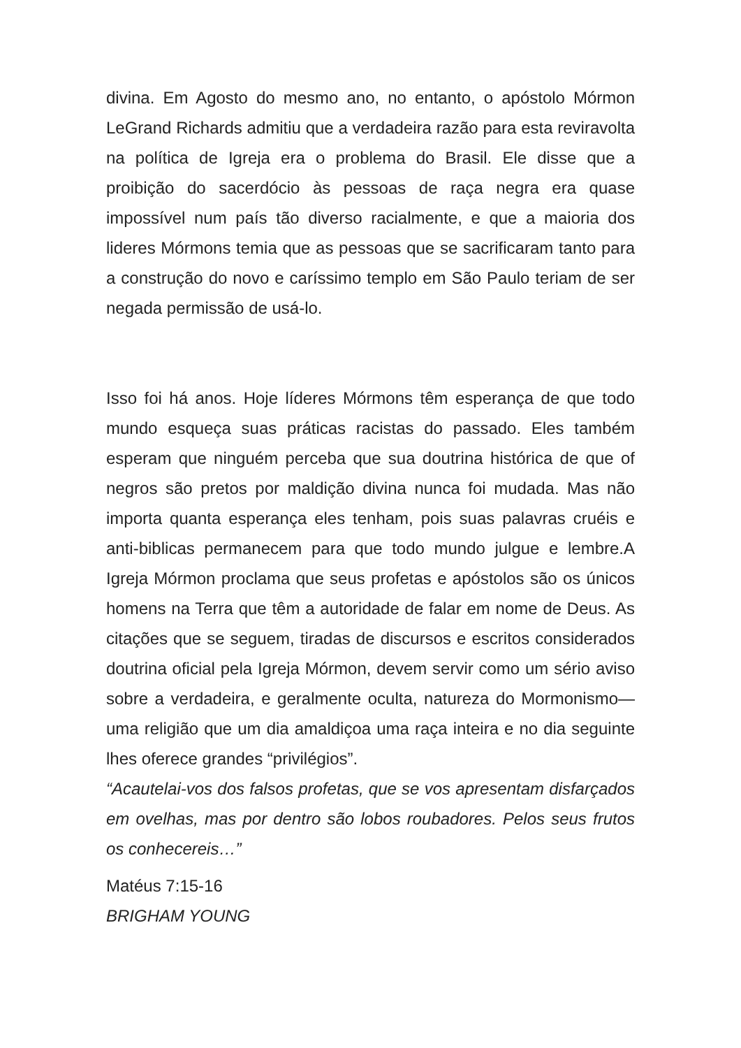divina. Em Agosto do mesmo ano, no entanto, o apóstolo Mórmon LeGrand Richards admitiu que a verdadeira razão para esta reviravolta na política de Igreja era o problema do Brasil. Ele disse que a proibição do sacerdócio às pessoas de raça negra era quase impossível num país tão diverso racialmente, e que a maioria dos lideres Mórmons temia que as pessoas que se sacrificaram tanto para a construção do novo e caríssimo templo em São Paulo teriam de ser negada permissão de usá-lo.
Isso foi há anos. Hoje líderes Mórmons têm esperança de que todo mundo esqueça suas práticas racistas do passado. Eles também esperam que ninguém perceba que sua doutrina histórica de que of negros são pretos por maldição divina nunca foi mudada. Mas não importa quanta esperança eles tenham, pois suas palavras cruéis e anti-biblicas permanecem para que todo mundo julgue e lembre.A Igreja Mórmon proclama que seus profetas e apóstolos são os únicos homens na Terra que têm a autoridade de falar em nome de Deus. As citações que se seguem, tiradas de discursos e escritos considerados doutrina oficial pela Igreja Mórmon, devem servir como um sério aviso sobre a verdadeira, e geralmente oculta, natureza do Mormonismo—uma religião que um dia amaldiçoa uma raça inteira e no dia seguinte lhes oferece grandes “privilégios”.
“Acautelai-vos dos falsos profetas, que se vos apresentam disfarçados em ovelhas, mas por dentro são lobos roubadores. Pelos seus frutos os conhecereis…”
Matéus 7:15-16
BRIGHAM YOUNG